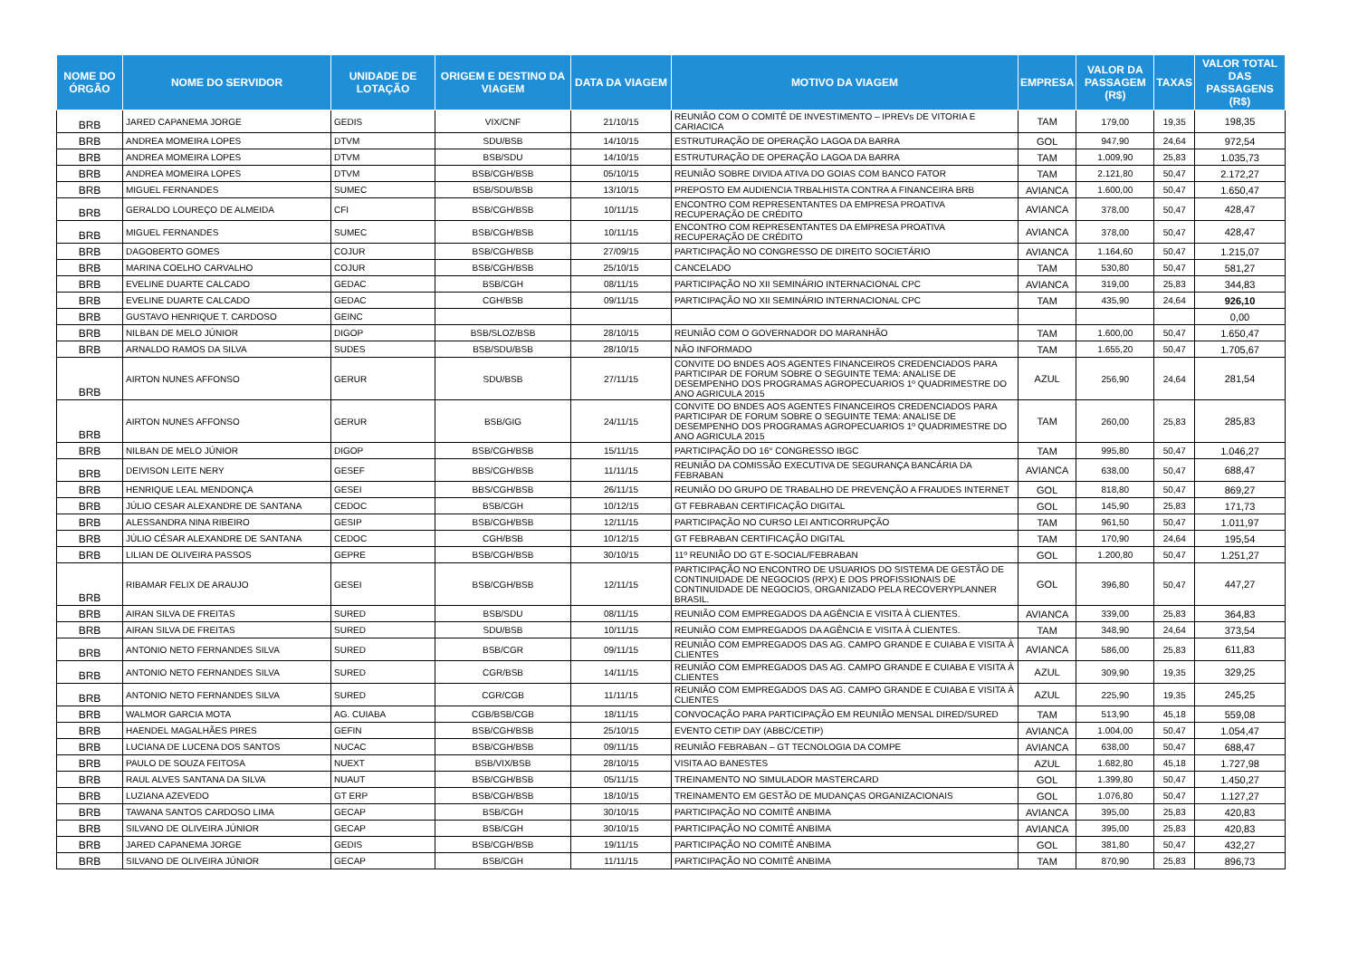| NOME DO ÓRGÃO | NOME DO SERVIDOR | UNIDADE DE LOTAÇÃO | ORIGEM E DESTINO DA VIAGEM | DATA DA VIAGEM | MOTIVO DA VIAGEM | EMPRESA | VALOR DA PASSAGEM (R$) | TAXAS | VALOR TOTAL DAS PASSAGENS (R$) |
| --- | --- | --- | --- | --- | --- | --- | --- | --- | --- |
| BRB | JARED CAPANEMA JORGE | GEDIS | VIX/CNF | 21/10/15 | REUNIÃO COM O COMITÊ DE INVESTIMENTO – IPREVs DE VITORIA E CARIACICA | TAM | 179,00 | 19,35 | 198,35 |
| BRB | ANDREA MOMEIRA LOPES | DTVM | SDU/BSB | 14/10/15 | ESTRUTURAÇÃO DE OPERAÇÃO LAGOA DA BARRA | GOL | 947,90 | 24,64 | 972,54 |
| BRB | ANDREA MOMEIRA LOPES | DTVM | BSB/SDU | 14/10/15 | ESTRUTURAÇÃO DE OPERAÇÃO LAGOA DA BARRA | TAM | 1.009,90 | 25,83 | 1.035,73 |
| BRB | ANDREA MOMEIRA LOPES | DTVM | BSB/CGH/BSB | 05/10/15 | REUNIÃO SOBRE DIVIDA ATIVA DO GOIAS COM BANCO FATOR | TAM | 2.121,80 | 50,47 | 2.172,27 |
| BRB | MIGUEL FERNANDES | SUMEC | BSB/SDU/BSB | 13/10/15 | PREPOSTO EM AUDIENCIA TRBALHISTA CONTRA A FINANCEIRA BRB | AVIANCA | 1.600,00 | 50,47 | 1.650,47 |
| BRB | GERALDO LOUREÇO DE ALMEIDA | CFI | BSB/CGH/BSB | 10/11/15 | ENCONTRO COM REPRESENTANTES DA EMPRESA PROATIVA RECUPERAÇÃO DE CRÉDITO | AVIANCA | 378,00 | 50,47 | 428,47 |
| BRB | MIGUEL FERNANDES | SUMEC | BSB/CGH/BSB | 10/11/15 | ENCONTRO COM REPRESENTANTES DA EMPRESA PROATIVA RECUPERAÇÃO DE CRÉDITO | AVIANCA | 378,00 | 50,47 | 428,47 |
| BRB | DAGOBERTO GOMES | COJUR | BSB/CGH/BSB | 27/09/15 | PARTICIPAÇÃO NO CONGRESSO DE DIREITO SOCIETÁRIO | AVIANCA | 1.164,60 | 50,47 | 1.215,07 |
| BRB | MARINA COELHO CARVALHO | COJUR | BSB/CGH/BSB | 25/10/15 | CANCELADO | TAM | 530,80 | 50,47 | 581,27 |
| BRB | EVELINE DUARTE CALCADO | GEDAC | BSB/CGH | 08/11/15 | PARTICIPAÇÃO NO XII SEMINÁRIO INTERNACIONAL CPC | AVIANCA | 319,00 | 25,83 | 344,83 |
| BRB | EVELINE DUARTE CALCADO | GEDAC | CGH/BSB | 09/11/15 | PARTICIPAÇÃO NO XII SEMINÁRIO INTERNACIONAL CPC | TAM | 435,90 | 24,64 | 926,10 |
| BRB | GUSTAVO HENRIQUE T. CARDOSO | GEINC | | | | | | | 0,00 |
| BRB | NILBAN DE MELO JÚNIOR | DIGOP | BSB/SLOZ/BSB | 28/10/15 | REUNIÃO COM O GOVERNADOR DO MARANHÃO | TAM | 1.600,00 | 50,47 | 1.650,47 |
| BRB | ARNALDO RAMOS DA SILVA | SUDES | BSB/SDU/BSB | 28/10/15 | NÃO INFORMADO | TAM | 1.655,20 | 50,47 | 1.705,67 |
| BRB | AIRTON NUNES AFFONSO | GERUR | SDU/BSB | 27/11/15 | CONVITE DO BNDES AOS AGENTES FINANCEIROS CREDENCIADOS PARA PARTICIPAR DE FORUM SOBRE O SEGUINTE TEMA: ANALISE DE DESEMPENHO DOS PROGRAMAS AGROPECUARIOS 1º QUADRIMESTRE DO ANO AGRICULA 2015 | AZUL | 256,90 | 24,64 | 281,54 |
| BRB | AIRTON NUNES AFFONSO | GERUR | BSB/GIG | 24/11/15 | CONVITE DO BNDES AOS AGENTES FINANCEIROS CREDENCIADOS PARA PARTICIPAR DE FORUM SOBRE O SEGUINTE TEMA: ANALISE DE DESEMPENHO DOS PROGRAMAS AGROPECUARIOS 1º QUADRIMESTRE DO ANO AGRICULA 2015 | TAM | 260,00 | 25,83 | 285,83 |
| BRB | NILBAN DE MELO JÚNIOR | DIGOP | BSB/CGH/BSB | 15/11/15 | PARTICIPAÇÃO DO 16° CONGRESSO IBGC | TAM | 995,80 | 50,47 | 1.046,27 |
| BRB | DEIVISON LEITE NERY | GESEF | BBS/CGH/BSB | 11/11/15 | REUNIÃO DA COMISSÃO EXECUTIVA DE SEGURANÇA BANCÁRIA DA FEBRABAN | AVIANCA | 638,00 | 50,47 | 688,47 |
| BRB | HENRIQUE LEAL MENDONÇA | GESEI | BBS/CGH/BSB | 26/11/15 | REUNIÃO DO GRUPO DE TRABALHO DE PREVENÇÃO A FRAUDES INTERNET | GOL | 818,80 | 50,47 | 869,27 |
| BRB | JÚLIO CESAR ALEXANDRE DE SANTANA | CEDOC | BSB/CGH | 10/12/15 | GT FEBRABAN CERTIFICAÇÃO DIGITAL | GOL | 145,90 | 25,83 | 171,73 |
| BRB | ALESSANDRA NINA RIBEIRO | GESIP | BSB/CGH/BSB | 12/11/15 | PARTICIPAÇÃO NO CURSO LEI ANTICORRUPÇÃO | TAM | 961,50 | 50,47 | 1.011,97 |
| BRB | JÚLIO CÉSAR ALEXANDRE DE SANTANA | CEDOC | CGH/BSB | 10/12/15 | GT FEBRABAN CERTIFICAÇÃO DIGITAL | TAM | 170,90 | 24,64 | 195,54 |
| BRB | LILIAN DE OLIVEIRA PASSOS | GEPRE | BSB/CGH/BSB | 30/10/15 | 11º REUNIÃO DO GT E-SOCIAL/FEBRABAN | GOL | 1.200,80 | 50,47 | 1.251,27 |
| BRB | RIBAMAR FELIX DE ARAUJO | GESEI | BSB/CGH/BSB | 12/11/15 | PARTICIPAÇÃO NO ENCONTRO DE USUARIOS DO SISTEMA DE GESTÃO DE CONTINUIDADE DE NEGOCIOS (RPX) E DOS PROFISSIONAIS DE CONTINUIDADE DE NEGOCIOS, ORGANIZADO PELA RECOVERYPLANNER BRASIL. | GOL | 396,80 | 50,47 | 447,27 |
| BRB | AIRAN SILVA DE FREITAS | SURED | BSB/SDU | 08/11/15 | REUNIÃO COM EMPREGADOS DA AGÊNCIA E VISITA À CLIENTES. | AVIANCA | 339,00 | 25,83 | 364,83 |
| BRB | AIRAN SILVA DE FREITAS | SURED | SDU/BSB | 10/11/15 | REUNIÃO COM EMPREGADOS DA AGÊNCIA E VISITA À CLIENTES. | TAM | 348,90 | 24,64 | 373,54 |
| BRB | ANTONIO NETO FERNANDES SILVA | SURED | BSB/CGR | 09/11/15 | REUNIÃO COM EMPREGADOS DAS AG. CAMPO GRANDE E CUIABA E VISITA À CLIENTES | AVIANCA | 586,00 | 25,83 | 611,83 |
| BRB | ANTONIO NETO FERNANDES SILVA | SURED | CGR/BSB | 14/11/15 | REUNIÃO COM EMPREGADOS DAS AG. CAMPO GRANDE E CUIABA E VISITA À CLIENTES | AZUL | 309,90 | 19,35 | 329,25 |
| BRB | ANTONIO NETO FERNANDES SILVA | SURED | CGR/CGB | 11/11/15 | REUNIÃO COM EMPREGADOS DAS AG. CAMPO GRANDE E CUIABA E VISITA À CLIENTES | AZUL | 225,90 | 19,35 | 245,25 |
| BRB | WALMOR GARCIA MOTA | AG. CUIABA | CGB/BSB/CGB | 18/11/15 | CONVOCAÇÃO PARA PARTICIPAÇÃO EM REUNIÃO MENSAL DIRED/SURED | TAM | 513,90 | 45,18 | 559,08 |
| BRB | HAENDEL MAGALHÃES PIRES | GEFIN | BSB/CGH/BSB | 25/10/15 | EVENTO CETIP DAY (ABBC/CETIP) | AVIANCA | 1.004,00 | 50,47 | 1.054,47 |
| BRB | LUCIANA DE LUCENA DOS SANTOS | NUCAC | BSB/CGH/BSB | 09/11/15 | REUNIÃO FEBRABAN – GT TECNOLOGIA DA COMPE | AVIANCA | 638,00 | 50,47 | 688,47 |
| BRB | PAULO DE SOUZA FEITOSA | NUEXT | BSB/VIX/BSB | 28/10/15 | VISITA AO BANESTES | AZUL | 1.682,80 | 45,18 | 1.727,98 |
| BRB | RAUL ALVES SANTANA DA SILVA | NUAUT | BSB/CGH/BSB | 05/11/15 | TREINAMENTO NO SIMULADOR MASTERCARD | GOL | 1.399,80 | 50,47 | 1.450,27 |
| BRB | LUZIANA AZEVEDO | GT ERP | BSB/CGH/BSB | 18/10/15 | TREINAMENTO EM GESTÃO DE MUDANÇAS ORGANIZACIONAIS | GOL | 1.076,80 | 50,47 | 1.127,27 |
| BRB | TAWANA SANTOS CARDOSO LIMA | GECAP | BSB/CGH | 30/10/15 | PARTICIPAÇÃO NO COMITÊ ANBIMA | AVIANCA | 395,00 | 25,83 | 420,83 |
| BRB | SILVANO DE OLIVEIRA JÚNIOR | GECAP | BSB/CGH | 30/10/15 | PARTICIPAÇÃO NO COMITÊ ANBIMA | AVIANCA | 395,00 | 25,83 | 420,83 |
| BRB | JARED CAPANEMA JORGE | GEDIS | BSB/CGH/BSB | 19/11/15 | PARTICIPAÇÃO NO COMITÊ ANBIMA | GOL | 381,80 | 50,47 | 432,27 |
| BRB | SILVANO DE OLIVEIRA JÚNIOR | GECAP | BSB/CGH | 11/11/15 | PARTICIPAÇÃO NO COMITÊ ANBIMA | TAM | 870,90 | 25,83 | 896,73 |